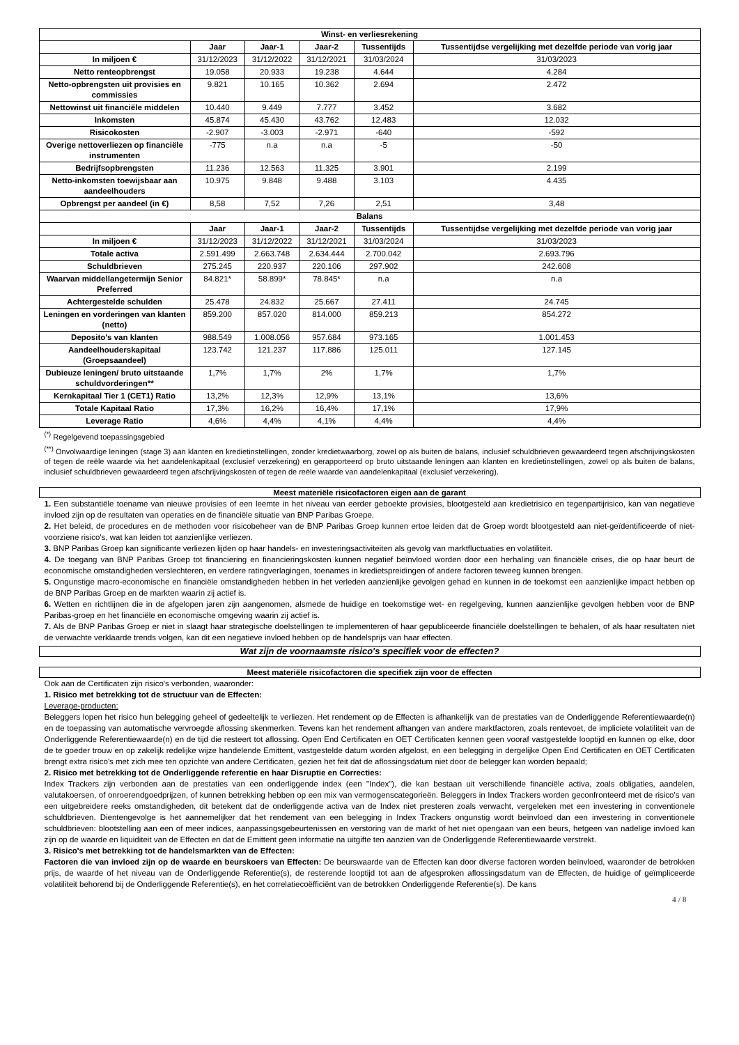| Winst- en verliesrekening | | | | | |
| --- | --- | --- | --- | --- | --- |
| | Jaar | Jaar-1 | Jaar-2 | Tussentijds | Tussentijdse vergelijking met dezelfde periode van vorig jaar |
| In miljoen € | 31/12/2023 | 31/12/2022 | 31/12/2021 | 31/03/2024 | 31/03/2023 |
| Netto renteopbrengst | 19.058 | 20.933 | 19.238 | 4.644 | 4.284 |
| Netto-opbrengsten uit provisies en commissies | 9.821 | 10.165 | 10.362 | 2.694 | 2.472 |
| Nettowinst uit financiële middelen | 10.440 | 9.449 | 7.777 | 3.452 | 3.682 |
| Inkomsten | 45.874 | 45.430 | 43.762 | 12.483 | 12.032 |
| Risicokosten | -2.907 | -3.003 | -2.971 | -640 | -592 |
| Overige nettoverliezen op financiële instrumenten | -775 | n.a | n.a | -5 | -50 |
| Bedrijfsopbrengsten | 11.236 | 12.563 | 11.325 | 3.901 | 2.199 |
| Netto-inkomsten toewijsbaar aan aandeelhouders | 10.975 | 9.848 | 9.488 | 3.103 | 4.435 |
| Opbrengst per aandeel (in €) | 8,58 | 7,52 | 7,26 | 2,51 | 3,48 |
| Balans | | | | | |
| | Jaar | Jaar-1 | Jaar-2 | Tussentijds | Tussentijdse vergelijking met dezelfde periode van vorig jaar |
| In miljoen € | 31/12/2023 | 31/12/2022 | 31/12/2021 | 31/03/2024 | 31/03/2023 |
| Totale activa | 2.591.499 | 2.663.748 | 2.634.444 | 2.700.042 | 2.693.796 |
| Schuldbrieven | 275.245 | 220.937 | 220.106 | 297.902 | 242.608 |
| Waarvan middellangetermijn Senior Preferred | 84.821* | 58.899* | 78.845* | n.a | n.a |
| Achtergestelde schulden | 25.478 | 24.832 | 25.667 | 27.411 | 24.745 |
| Leningen en vorderingen van klanten (netto) | 859.200 | 857.020 | 814.000 | 859.213 | 854.272 |
| Deposito's van klanten | 988.549 | 1.008.056 | 957.684 | 973.165 | 1.001.453 |
| Aandeelhouderskapitaal (Groepsaandeel) | 123.742 | 121.237 | 117.886 | 125.011 | 127.145 |
| Dubieuze leningen/ bruto uitstaande schuldvorderingen** | 1,7% | 1,7% | 2% | 1,7% | 1,7% |
| Kernkapitaal Tier 1 (CET1) Ratio | 13,2% | 12,3% | 12,9% | 13,1% | 13,6% |
| Totale Kapitaal Ratio | 17,3% | 16,2% | 16,4% | 17,1% | 17,9% |
| Leverage Ratio | 4,6% | 4,4% | 4,1% | 4,4% | 4,4% |
<sup>(*)</sup> Regelgevend toepassingsgebied
<sup>(**)</sup> Onvolwaardige leningen (stage 3) aan klanten en kredietinstellingen, zonder kredietwaarborg, zowel op als buiten de balans, inclusief schuldbrieven gewaardeerd tegen afschrijvingskosten of tegen de reële waarde via het aandelenkapitaal (exclusief verzekering) en gerapporteerd op bruto uitstaande leningen aan klanten en kredietinstellingen, zowel op als buiten de balans, inclusief schuldbrieven gewaardeerd tegen afschrijvingskosten of tegen de reële waarde van aandelenkapitaal (exclusief verzekering).
Meest materiële risicofactoren eigen aan de garant
1. Een substantiële toename van nieuwe provisies of een leemte in het niveau van eerder geboekte provisies, blootgesteld aan kredietrisico en tegenpartijrisico, kan van negatieve invloed zijn op de resultaten van operaties en de financiële situatie van BNP Paribas Groepe.
2. Het beleid, de procedures en de methoden voor risicobeheer van de BNP Paribas Groep kunnen ertoe leiden dat de Groep wordt blootgesteld aan niet-geïdentificeerde of niet-voorziene risico's, wat kan leiden tot aanzienlijke verliezen.
3. BNP Paribas Groep kan significante verliezen lijden op haar handels- en investeringsactiviteiten als gevolg van marktfluctuaties en volatiliteit.
4. De toegang van BNP Paribas Groep tot financiering en financieringskosten kunnen negatief beïnvloed worden door een herhaling van financiële crises, die op haar beurt de economische omstandigheden verslechteren, en verdere ratingverlagingen, toenames in kredietspreidingen of andere factoren teweeg kunnen brengen.
5. Ongunstige macro-economische en financiële omstandigheden hebben in het verleden aanzienlijke gevolgen gehad en kunnen in de toekomst een aanzienlijke impact hebben op de BNP Paribas Groep en de markten waarin zij actief is.
6. Wetten en richtlijnen die in de afgelopen jaren zijn aangenomen, alsmede de huidige en toekomstige wet- en regelgeving, kunnen aanzienlijke gevolgen hebben voor de BNP Paribas-groep en het financiële en economische omgeving waarin zij actief is.
7. Als de BNP Paribas Groep er niet in slaagt haar strategische doelstellingen te implementeren of haar gepubliceerde financiële doelstellingen te behalen, of als haar resultaten niet de verwachte verklaarde trends volgen, kan dit een negatieve invloed hebben op de handelsprijs van haar effecten.
Wat zijn de voornaamste risico's specifiek voor de effecten?
Meest materiële risicofactoren die specifiek zijn voor de effecten
Ook aan de Certificaten zijn risico's verbonden, waaronder:
1. Risico met betrekking tot de structuur van de Effecten:
Leverage-producten:
Beleggers lopen het risico hun belegging geheel of gedeeltelijk te verliezen. Het rendement op de Effecten is afhankelijk van de prestaties van de Onderliggende Referentiewaarde(n) en de toepassing van automatische vervroegde aflossing skenmerken. Tevens kan het rendement afhangen van andere marktfactoren, zoals rentevoet, de impliciete volatiliteit van de Onderliggende Referentiewaarde(n) en de tijd die resteert tot aflossing. Open End Certificaten en OET Certificaten kennen geen vooraf vastgestelde looptijd en kunnen op elke, door de te goeder trouw en op zakelijk redelijke wijze handelende Emittent, vastgestelde datum worden afgelost, en een belegging in dergelijke Open End Certificaten en OET Certificaten brengt extra risico's met zich mee ten opzichte van andere Certificaten, gezien het feit dat de aflossingsdatum niet door de belegger kan worden bepaald;
2. Risico met betrekking tot de Onderliggende referentie en haar Disruptie en Correcties:
Index Trackers zijn verbonden aan de prestaties van een onderliggende index (een "Index"), die kan bestaan uit verschillende financiële activa, zoals obligaties, aandelen, valutakoersen, of onroerendgoedprijzen, of kunnen betrekking hebben op een mix van vermogenscategorieën. Beleggers in Index Trackers worden geconfronteerd met de risico's van een uitgebreidere reeks omstandigheden, dit betekent dat de onderliggende activa van de Index niet presteren zoals verwacht, vergeleken met een investering in conventionele schuldbrieven. Dientengevolge is het aannemelijker dat het rendement van een belegging in Index Trackers ongunstig wordt beïnvloed dan een investering in conventionele schuldbrieven: blootstelling aan een of meer indices, aanpassingsgebeurtenissen en verstoring van de markt of het niet opengaan van een beurs, hetgeen van nadelige invloed kan zijn op de waarde en liquiditeit van de Effecten en dat de Emittent geen informatie na uitgifte ten aanzien van de Onderliggende Referentiewaarde verstrekt.
3. Risico's met betrekking tot de handelsmarkten van de Effecten:
Factoren die van invloed zijn op de waarde en beurskoers van Effecten: De beurswaarde van de Effecten kan door diverse factoren worden beïnvloed, waaronder de betrokken prijs, de waarde of het niveau van de Onderliggende Referentie(s), de resterende looptijd tot aan de afgesproken aflossingsdatum van de Effecten, de huidige of geïmpliceerde volatiliteit behorend bij de Onderliggende Referentie(s), en het correlatiecoëfficiënt van de betrokken Onderliggende Referentie(s). De kans
4 / 8